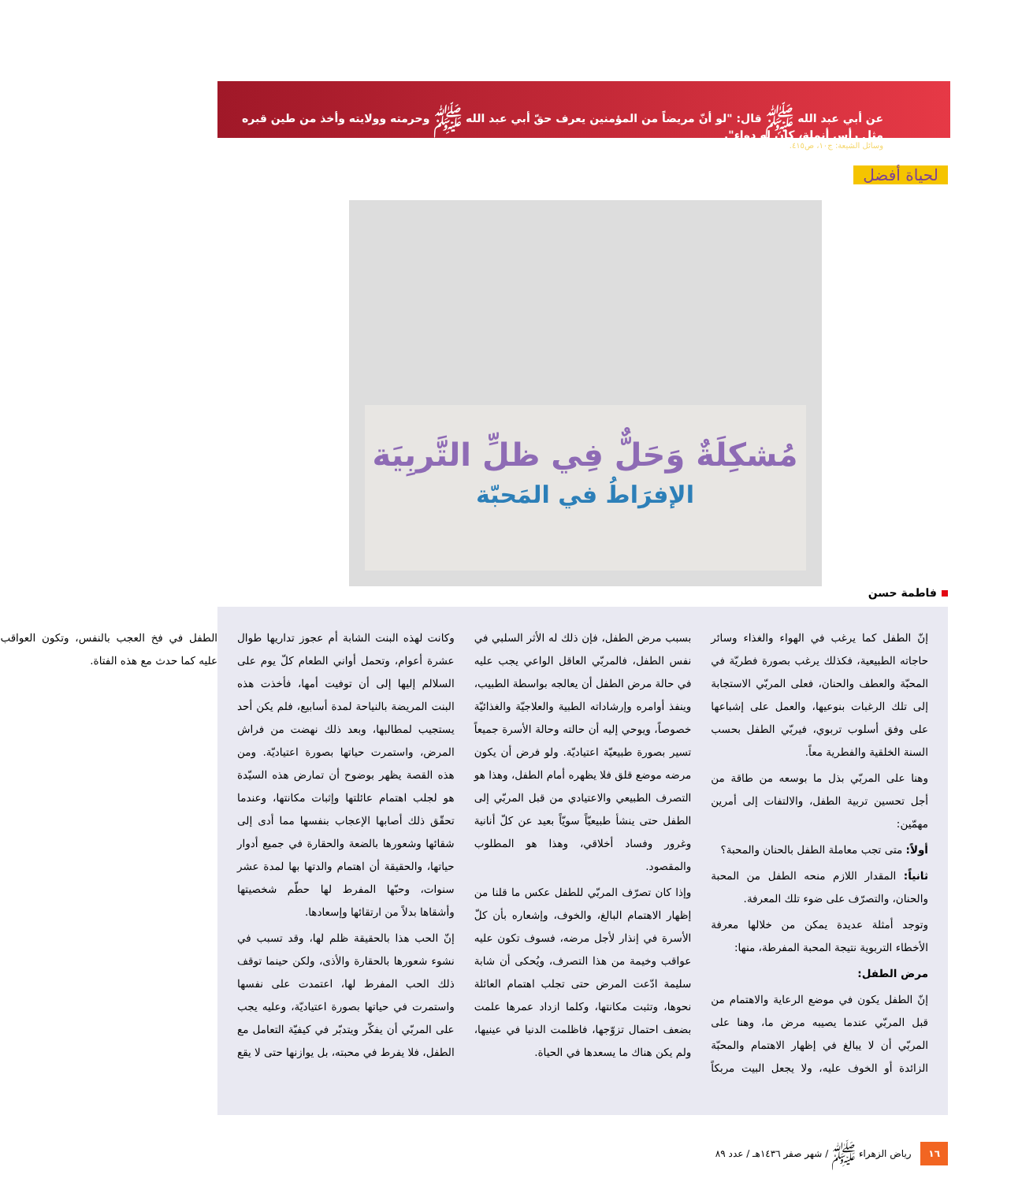عن أبي عبد الله ﷺ قال: "لو أنّ مريضاً من المؤمنين يعرف حقّ أبي عبد الله ﷺ وحرمته وولايته وأخذ من طين قبره مثل رأس أنملة، كان له دواء".
وسائل الشيعة: ج١٠، ص٤١٥.
لحياة أفضل
مُشكِلَةٌ وَحَلٌّ فِي ظلِّ التَّربِيَة
الإفرَاطُ في المَحبّة
فاطمة حسن
إنّ الطفل كما يرغب في الهواء والغذاء وسائر حاجاته الطبيعية، فكذلك يرغب بصورة فطريّة في المحبّة والعطف والحنان، فعلى المربّي الاستجابة إلى تلك الرغبات بنوعيها، والعمل على إشباعها على وفق أسلوب تربوي، فيربّي الطفل بحسب السنة الخلقية والفطرية معاً.
وهنا على المربّي بذل ما بوسعه من طاقة من أجل تحسين تربية الطفل، والالتفات إلى أمرين مهمّين:
أولاً: متى تجب معاملة الطفل بالحنان والمحبة؟
ثانياً: المقدار اللازم منحه الطفل من المحبة والحنان، والتصرّف على ضوء تلك المعرفة.
وتوجد أمثلة عديدة يمكن من خلالها معرفة الأخطاء التربوية نتيجة المحبة المفرطة، منها:
مرض الطفل:
إنّ الطفل يكون في موضع الرعاية والاهتمام من قبل المربّي عندما يصيبه مرض ما، وهنا على المربّي أن لا يبالغ في إظهار الاهتمام والمحبّة الزائدة أو الخوف عليه، ولا يجعل البيت مربكاً بسبب مرض الطفل، فإن ذلك له الأثر السلبي في نفس الطفل، فالمربّي العاقل الواعي يجب عليه في حالة مرض الطفل أن يعالجه بواسطة الطبيب، وينفذ أوامره وإرشاداته الطبية والعلاجيّة والغذائيّة خصوصاً، ويوحي إليه أن حالته وحالة الأسرة جميعاً تسير بصورة طبيعيّة اعتياديّة. ولو فرض أن يكون مرضه موضع قلق فلا يظهره أمام الطفل، وهذا هو التصرف الطبيعي والاعتيادي من قبل المربّي إلى الطفل حتى ينشأ طبيعيّاً سويّاً بعيد عن كلّ أنانية وغرور وفساد أخلاقي، وهذا هو المطلوب والمقصود.
وإذا كان تصرّف المربّي للطفل عكس ما قلنا من إظهار الاهتمام البالغ، والخوف، وإشعاره بأن كلّ الأسرة في إنذار لأجل مرضه، فسوف تكون عليه عواقب وخيمة من هذا التصرف، ويُحكى أن شابة سليمة ادّعت المرض حتى تجلب اهتمام العائلة نحوها، وتثبت مكانتها، وكلما ازداد عمرها علمت بضعف احتمال تزوّجها، فاظلمت الدنيا في عينيها، ولم يكن هناك ما يسعدها في الحياة.
وكانت لهذه البنت الشابة أم عجوز تداريها طوال عشرة أعوام، وتحمل أواني الطعام كلّ يوم على السلالم إليها إلى أن توفيت أمها، فأخذت هذه البنت المريضة بالنياحة لمدة أسابيع، فلم يكن أحد يستجيب لمطالبها، وبعد ذلك نهضت من فراش المرض، واستمرت حياتها بصورة اعتياديّة. ومن هذه القصة يظهر بوضوح أن تمارض هذه السيّدة هو لجلب اهتمام عائلتها وإثبات مكانتها، وعندما تحقّق ذلك أصابها الإعجاب بنفسها مما أدى إلى شقائها وشعورها بالضعة والحقارة في جميع أدوار حياتها، والحقيقة أن اهتمام والدتها بها لمدة عشر سنوات، وحبّها المفرط لها حطّم شخصيتها وأشقاها بدلاً من ارتقائها وإسعادها.
إنّ الحب هذا بالحقيقة ظلم لها، وقد تسبب في نشوء شعورها بالحقارة والأذى، ولكن حينما توقف ذلك الحب المفرط لها، اعتمدت على نفسها واستمرت في حياتها بصورة اعتياديّة، وعليه يجب على المربّي أن يفكّر ويتدبّر في كيفيّة التعامل مع الطفل، فلا يفرط في محبته، بل يوازنها حتى لا يقع الطفل في فخ العجب بالنفس، وتكون العواقب عليه كما حدث مع هذه الفتاة.
١٦ رياض الزهراء ﷺ / شهر صفر ١٤٣٦هـ / عدد ٨٩